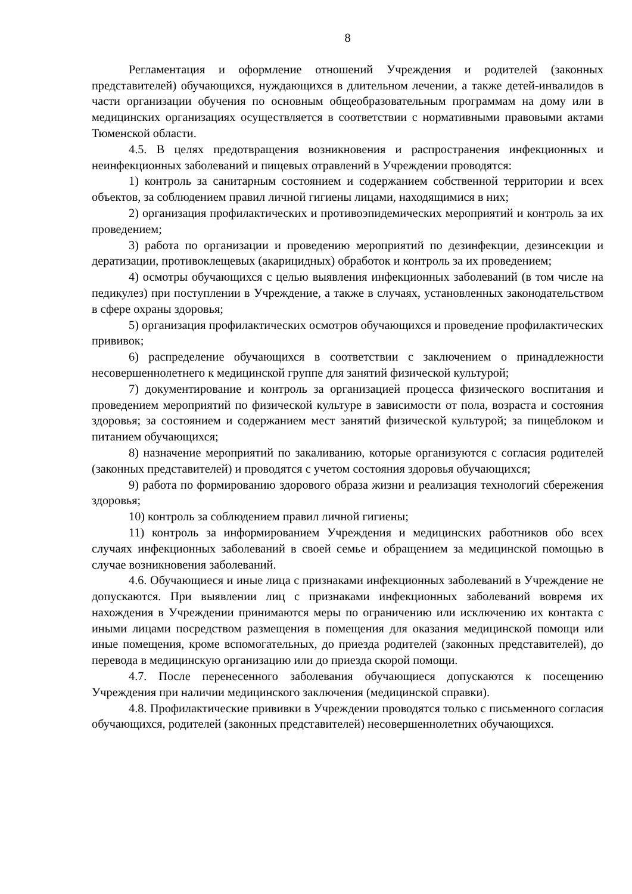8
Регламентация и оформление отношений Учреждения и родителей (законных представителей) обучающихся, нуждающихся в длительном лечении, а также детей-инвалидов в части организации обучения по основным общеобразовательным программам на дому или в медицинских организациях осуществляется в соответствии с нормативными правовыми актами Тюменской области.
4.5. В целях предотвращения возникновения и распространения инфекционных и неинфекционных заболеваний и пищевых отравлений в Учреждении проводятся:
1) контроль за санитарным состоянием и содержанием собственной территории и всех объектов, за соблюдением правил личной гигиены лицами, находящимися в них;
2) организация профилактических и противоэпидемических мероприятий и контроль за их проведением;
3) работа по организации и проведению мероприятий по дезинфекции, дезинсекции и дератизации, противоклещевых (акарицидных) обработок и контроль за их проведением;
4) осмотры обучающихся с целью выявления инфекционных заболеваний (в том числе на педикулез) при поступлении в Учреждение, а также в случаях, установленных законодательством в сфере охраны здоровья;
5) организация профилактических осмотров обучающихся и проведение профилактических прививок;
6) распределение обучающихся в соответствии с заключением о принадлежности несовершеннолетнего к медицинской группе для занятий физической культурой;
7) документирование и контроль за организацией процесса физического воспитания и проведением мероприятий по физической культуре в зависимости от пола, возраста и состояния здоровья; за состоянием и содержанием мест занятий физической культурой; за пищеблоком и питанием обучающихся;
8) назначение мероприятий по закаливанию, которые организуются с согласия родителей (законных представителей) и проводятся с учетом состояния здоровья обучающихся;
9) работа по формированию здорового образа жизни и реализация технологий сбережения здоровья;
10) контроль за соблюдением правил личной гигиены;
11) контроль за информированием Учреждения и медицинских работников обо всех случаях инфекционных заболеваний в своей семье и обращением за медицинской помощью в случае возникновения заболеваний.
4.6. Обучающиеся и иные лица с признаками инфекционных заболеваний в Учреждение не допускаются. При выявлении лиц с признаками инфекционных заболеваний вовремя их нахождения в Учреждении принимаются меры по ограничению или исключению их контакта с иными лицами посредством размещения в помещения для оказания медицинской помощи или иные помещения, кроме вспомогательных, до приезда родителей (законных представителей), до перевода в медицинскую организацию или до приезда скорой помощи.
4.7. После перенесенного заболевания обучающиеся допускаются к посещению Учреждения при наличии медицинского заключения (медицинской справки).
4.8. Профилактические прививки в Учреждении проводятся только с письменного согласия обучающихся, родителей (законных представителей) несовершеннолетних обучающихся.